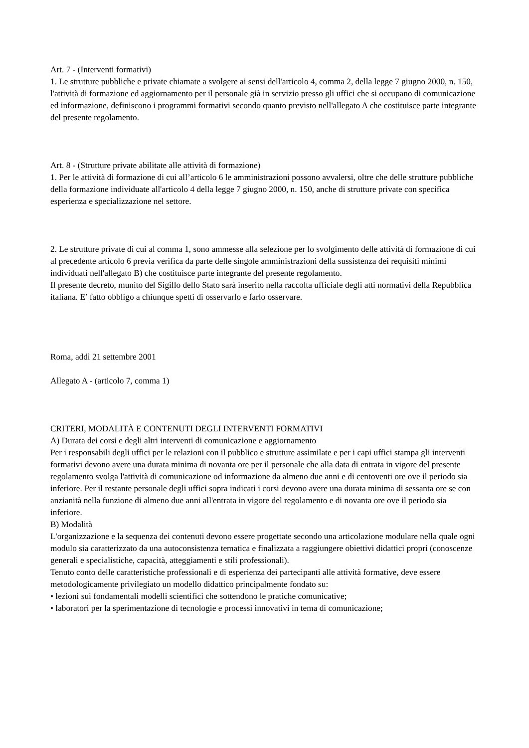Art. 7 - (Interventi formativi)
1. Le strutture pubbliche e private chiamate a svolgere ai sensi dell'articolo 4, comma 2, della legge 7 giugno 2000, n. 150, l'attività di formazione ed aggiornamento per il personale già in servizio presso gli uffici che si occupano di comunicazione ed informazione, definiscono i programmi formativi secondo quanto previsto nell'allegato A che costituisce parte integrante del presente regolamento.
Art. 8 - (Strutture private abilitate alle attività di formazione)
1. Per le attività di formazione di cui all’articolo 6 le amministrazioni possono avvalersi, oltre che delle strutture pubbliche della formazione individuate all'articolo 4 della legge 7 giugno 2000, n. 150, anche di strutture private con specifica esperienza e specializzazione nel settore.
2. Le strutture private di cui al comma 1, sono ammesse alla selezione per lo svolgimento delle attività di formazione di cui al precedente articolo 6 previa verifica da parte delle singole amministrazioni della sussistenza dei requisiti minimi individuati nell'allegato B) che costituisce parte integrante del presente regolamento.
Il presente decreto, munito del Sigillo dello Stato sarà inserito nella raccolta ufficiale degli atti normativi della Repubblica italiana. E’ fatto obbligo a chiunque spetti di osservarlo e farlo osservare.
Roma, addì 21 settembre 2001
Allegato A - (articolo 7, comma 1)
CRITERI, MODALITÀ E CONTENUTI DEGLI INTERVENTI FORMATIVI
A) Durata dei corsi e degli altri interventi di comunicazione e aggiornamento
Per i responsabili degli uffici per le relazioni con il pubblico e strutture assimilate e per i capi uffici stampa gli interventi formativi devono avere una durata minima di novanta ore per il personale che alla data di entrata in vigore del presente regolamento svolga l'attività di comunicazione od informazione da almeno due anni e di centoventi ore ove il periodo sia inferiore. Per il restante personale degli uffici sopra indicati i corsi devono avere una durata minima di sessanta ore se con anzianità nella funzione di almeno due anni all'entrata in vigore del regolamento e di novanta ore ove il periodo sia inferiore.
B) Modalità
L'organizzazione e la sequenza dei contenuti devono essere progettate secondo una articolazione modulare nella quale ogni modulo sia caratterizzato da una autoconsistenza tematica e finalizzata a raggiungere obiettivi didattici propri (conoscenze generali e specialistiche, capacità, atteggiamenti e stili professionali).
Tenuto conto delle caratteristiche professionali e di esperienza dei partecipanti alle attività formative, deve essere metodologicamente privilegiato un modello didattico principalmente fondato su:
• lezioni sui fondamentali modelli scientifici che sottendono le pratiche comunicative;
• laboratori per la sperimentazione di tecnologie e processi innovativi in tema di comunicazione;